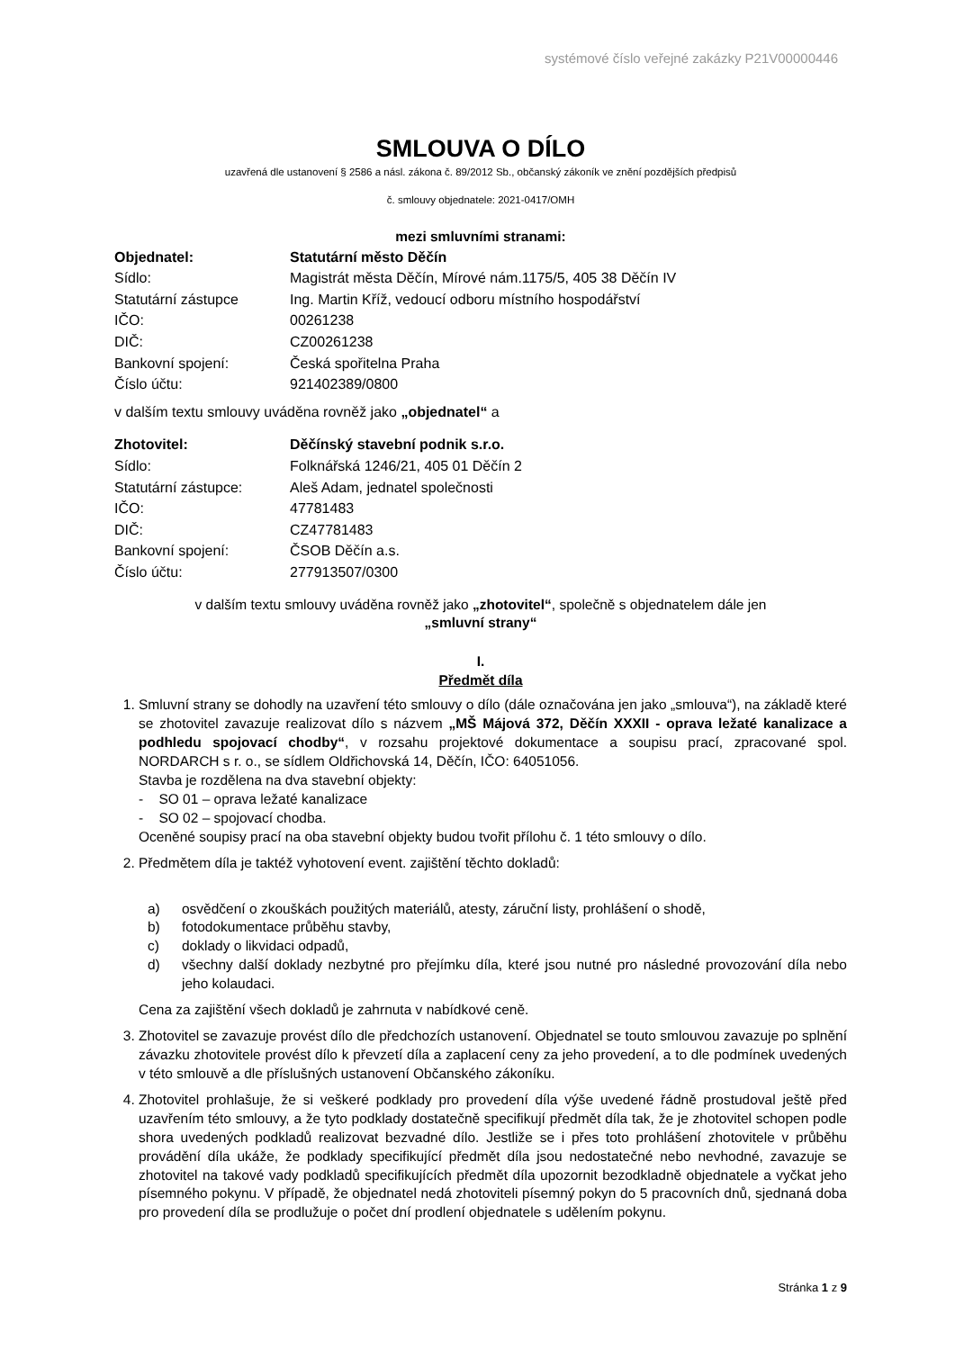systémové číslo veřejné zakázky P21V00000446
SMLOUVA O DÍLO
uzavřená dle ustanovení § 2586 a násl. zákona č. 89/2012 Sb., občanský zákoník ve znění pozdějších předpisů
č. smlouvy objednatele: 2021-0417/OMH
mezi smluvními stranami:
| Objednatel: | Statutární město Děčín |
| Sídlo: | Magistrát města Děčín, Mírové nám.1175/5, 405 38 Děčín IV |
| Statutární zástupce | Ing. Martin Kříž, vedoucí odboru místního hospodářství |
| IČO: | 00261238 |
| DIČ: | CZ00261238 |
| Bankovní spojení: | Česká spořitelna Praha |
| Číslo účtu: | 921402389/0800 |
v dalším textu smlouvy uváděna rovněž jako „objednatel“ a
| Zhotovitel: | Děčínský stavební podnik s.r.o. |
| Sídlo: | Folknářská 1246/21, 405 01 Děčín 2 |
| Statutární zástupce: | Aleš Adam, jednatel společnosti |
| IČO: | 47781483 |
| DIČ: | CZ47781483 |
| Bankovní spojení: | ČSOB Děčín a.s. |
| Číslo účtu: | 277913507/0300 |
v dalším textu smlouvy uváděna rovněž jako „zhotovitel“, společně s objednatelem dále jen
„smluvní strany“
I.
Předmět díla
1. Smluvní strany se dohodly na uzavření této smlouvy o dílo (dále označována jen jako „smlouva“), na základě které se zhotovitel zavazuje realizovat dílo s názvem „MŠ Májová 372, Děčín XXXII - oprava ležaté kanalizace a podhledu spojovací chodby“, v rozsahu projektové dokumentace a soupisu prací, zpracované spol. NORDARCH s r. o., se sídlem Oldřichovská 14, Děčín, IČO: 64051056.
Stavba je rozdělena na dva stavební objekty:
- SO 01 – oprava ležaté kanalizace
- SO 02 – spojovací chodba.
Oceněné soupisy prací na oba stavební objekty budou tvořit přílohu č. 1 této smlouvy o dílo.
2. Předmětem díla je taktéž vyhotovení event. zajištění těchto dokladů:
a) osvědčení o zkouškách použitých materiálů, atesty, záruční listy, prohlášení o shodě,
b) fotodokumentace průběhu stavby,
c) doklady o likvidaci odpadů,
d) všechny další doklady nezbytné pro přejímku díla, které jsou nutné pro následné provozování díla nebo jeho kolaudaci.
Cena za zajištění všech dokladů je zahrnuta v nabídkové ceně.
3. Zhotovitel se zavazuje provést dílo dle předchozích ustanovení. Objednatel se touto smlouvou zavazuje po splnění závazku zhotovitele provést dílo k převzetí díla a zaplacení ceny za jeho provedení, a to dle podmínek uvedených v této smlouvě a dle příslušných ustanovení Občanského zákoníku.
4. Zhotovitel prohlašuje, že si veškeré podklady pro provedení díla výše uvedené řádně prostudoval ještě před uzavřením této smlouvy, a že tyto podklady dostatečně specifikují předmět díla tak, že je zhotovitel schopen podle shora uvedených podkladů realizovat bezvadné dílo. Jestliže se i přes toto prohlášení zhotovitele v průběhu provádění díla ukáže, že podklady specifikující předmět díla jsou nedostatečné nebo nevhodné, zavazuje se zhotovitel na takové vady podkladů specifikujících předmět díla upozornit bezodkladně objednatele a vyčkat jeho písemného pokynu. V případě, že objednatel nedá zhotoviteli písemný pokyn do 5 pracovních dnů, sjednaná doba pro provedení díla se prodlužuje o počet dní prodlení objednatele s udělením pokynu.
Stránka 1 z 9